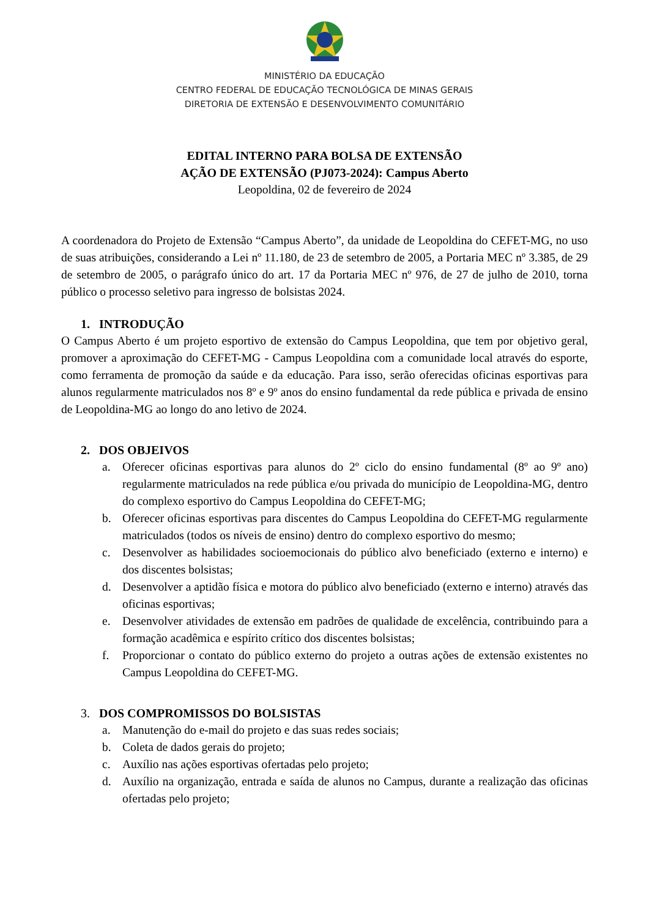MINISTÉRIO DA EDUCAÇÃO
CENTRO FEDERAL DE EDUCAÇÃO TECNOLÓGICA DE MINAS GERAIS
DIRETORIA DE EXTENSÃO E DESENVOLVIMENTO COMUNITÁRIO
EDITAL INTERNO PARA BOLSA DE EXTENSÃO
AÇÃO DE EXTENSÃO (PJ073-2024): Campus Aberto
Leopoldina, 02 de fevereiro de 2024
A coordenadora do Projeto de Extensão “Campus Aberto”, da unidade de Leopoldina do CEFET-MG, no uso de suas atribuições, considerando a Lei nº 11.180, de 23 de setembro de 2005, a Portaria MEC nº 3.385, de 29 de setembro de 2005, o parágrafo único do art. 17 da Portaria MEC nº 976, de 27 de julho de 2010, torna público o processo seletivo para ingresso de bolsistas 2024.
1. INTRODUÇÃO
O Campus Aberto é um projeto esportivo de extensão do Campus Leopoldina, que tem por objetivo geral, promover a aproximação do CEFET-MG - Campus Leopoldina com a comunidade local através do esporte, como ferramenta de promoção da saúde e da educação. Para isso, serão oferecidas oficinas esportivas para alunos regularmente matriculados nos 8º e 9º anos do ensino fundamental da rede pública e privada de ensino de Leopoldina-MG ao longo do ano letivo de 2024.
2. DOS OBJEIVOS
a. Oferecer oficinas esportivas para alunos do 2º ciclo do ensino fundamental (8º ao 9º ano) regularmente matriculados na rede pública e/ou privada do município de Leopoldina-MG, dentro do complexo esportivo do Campus Leopoldina do CEFET-MG;
b. Oferecer oficinas esportivas para discentes do Campus Leopoldina do CEFET-MG regularmente matriculados (todos os níveis de ensino) dentro do complexo esportivo do mesmo;
c. Desenvolver as habilidades socioemocionais do público alvo beneficiado (externo e interno) e dos discentes bolsistas;
d. Desenvolver a aptidão física e motora do público alvo beneficiado (externo e interno) através das oficinas esportivas;
e. Desenvolver atividades de extensão em padrões de qualidade de excelência, contribuindo para a formação acadêmica e espírito crítico dos discentes bolsistas;
f. Proporcionar o contato do público externo do projeto a outras ações de extensão existentes no Campus Leopoldina do CEFET-MG.
3. DOS COMPROMISSOS DO BOLSISTAS
a. Manutenção do e-mail do projeto e das suas redes sociais;
b. Coleta de dados gerais do projeto;
c. Auxílio nas ações esportivas ofertadas pelo projeto;
d. Auxílio na organização, entrada e saída de alunos no Campus, durante a realização das oficinas ofertadas pelo projeto;